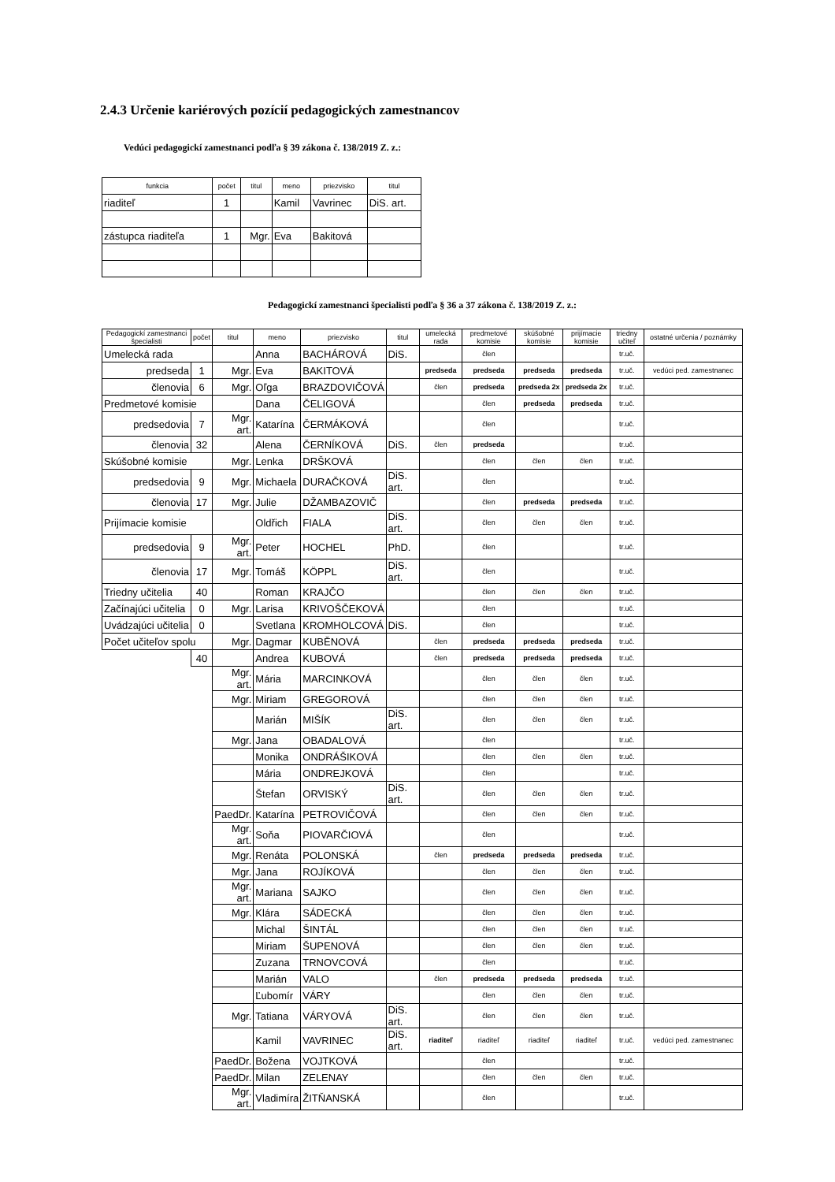2.4.3 Určenie kariérových pozícií pedagogických zamestnancov
Vedúci pedagogickí zamestnanci podľa § 39 zákona č. 138/2019 Z. z.:
| funkcia | počet | titul | meno | priezvisko | titul |
| --- | --- | --- | --- | --- | --- |
| riaditeľ | 1 | | Kamil | Vavrinec | DiS. art. |
| zástupca riaditeľa | 1 | Mgr. | Eva | Bakitová | |
Pedagogickí zamestnanci špecialisti podľa § 36 a 37 zákona č. 138/2019 Z. z.:
| Pedagogickí zamestnanci špecialisti | počet | titul | meno | priezvisko | titul | umelecká rada | predmetové komisie | skúšobné komisie | prijímacie komisie | triedny učiteľ | ostatné určenia / poznámky |
| --- | --- | --- | --- | --- | --- | --- | --- | --- | --- | --- | --- |
| Umelecká rada | | | Anna | BACHÁROVÁ | DiS. | | člen | | | tr.uč. | |
| predseda | 1 | Mgr. | Eva | BAKITOVÁ | | predseda | predseda | predseda | predseda | tr.uč. | vedúci ped. zamestnanec |
| členovia | 6 | Mgr. | Oľga | BRAZDOVIČOVÁ | | člen | predseda | predseda 2x | predseda 2x | tr.uč. | |
| Predmetové komisie | | | Dana | ČELIGOVÁ | | | člen | predseda | predseda | tr.uč. | |
| predsedovia | 7 | Mgr. art. | Katarína | ČERMÁKOVÁ | | | člen | | | tr.uč. | |
| členovia | 32 | | Alena | ČERNÍKOVÁ | DiS. | člen | predseda | | | tr.uč. | |
| Skúšobné komisie | | Mgr. | Lenka | DRŠKOVÁ | | | člen | člen | člen | tr.uč. | |
| predsedovia | 9 | Mgr. | Michaela | DURAČKOVÁ | DiS. art. | | člen | | | tr.uč. | |
| členovia | 17 | Mgr. | Julie | DŽAMBAZOVIČ | | | člen | predseda | predseda | tr.uč. | |
| Prijímacie komisie | | | Oldřich | FIALA | DiS. art. | | člen | člen | člen | tr.uč. | |
| predsedovia | 9 | Mgr. art. | Peter | HOCHEL | PhD. | | člen | | | tr.uč. | |
| členovia | 17 | Mgr. | Tomáš | KÖPPL | DiS. art. | | člen | | | tr.uč. | |
| Triedny učitelia | 40 | | Roman | KRAJČO | | | člen | člen | člen | tr.uč. | |
| Začínajúci učitelia | 0 | Mgr. | Larisa | KRIVOŠČEKOVÁ | | | člen | | | tr.uč. | |
| Uvádzajúci učitelia | 0 | | Svetlana | KROMHOLCOVÁ | DiS. | | člen | | | tr.uč. | |
| Počet učiteľov spolu | | Mgr. | Dagmar | KUBĚNOVÁ | | člen | predseda | predseda | predseda | tr.uč. | |
| | 40 | | Andrea | KUBOVÁ | | člen | predseda | predseda | predseda | tr.uč. | |
| | | Mgr. art. | Mária | MARCINKOVÁ | | | člen | člen | člen | tr.uč. | |
| | | Mgr. | Miriam | GREGOROVÁ | | | člen | člen | člen | tr.uč. | |
| | | | Marián | MIŠÍK | DiS. art. | | člen | člen | člen | tr.uč. | |
| | | Mgr. | Jana | OBADALOVÁ | | | člen | | | tr.uč. | |
| | | | Monika | ONDRÁŠIKOVÁ | | | člen | člen | člen | tr.uč. | |
| | | | Mária | ONDREJKOVÁ | | | člen | | | tr.uč. | |
| | | | Štefan | ORVISKÝ | DiS. art. | | člen | člen | člen | tr.uč. | |
| | | PaedDr. | Katarína | PETROVIČOVÁ | | | člen | člen | člen | tr.uč. | |
| | | Mgr. art. | Soňa | PIOVARČIOVÁ | | | člen | | | tr.uč. | |
| | | Mgr. | Renáta | POLONSKÁ | | člen | predseda | predseda | predseda | tr.uč. | |
| | | Mgr. | Jana | ROJÍKOVÁ | | | člen | člen | člen | tr.uč. | |
| | | Mgr. art. | Mariana | SAJKO | | | člen | člen | člen | tr.uč. | |
| | | Mgr. | Klára | SÁDECKÁ | | | člen | člen | člen | tr.uč. | |
| | | | Michal | ŠINTÁL | | | člen | člen | člen | tr.uč. | |
| | | | Miriam | ŠUPENOVÁ | | | člen | člen | člen | tr.uč. | |
| | | | Zuzana | TRNOVCOVÁ | | | člen | | | tr.uč. | |
| | | | Marián | VALO | | člen | predseda | predseda | predseda | tr.uč. | |
| | | | Ľubomír | VÁRY | | | člen | člen | člen | tr.uč. | |
| | | Mgr. | Tatiana | VÁRYOVÁ | DiS. art. | | člen | člen | člen | tr.uč. | |
| | | | Kamil | VAVRINEC | DiS. art. | riaditeľ | riaditeľ | riaditeľ | riaditeľ | tr.uč. | vedúci ped. zamestnanec |
| | | PaedDr. | Božena | VOJTKOVÁ | | | člen | | | tr.uč. | |
| | | PaedDr. | Milan | ZELENAY | | | člen | člen | člen | tr.uč. | |
| | | Mgr. art. | Vladimíra | ŽITŇANSKÁ | | | člen | | | tr.uč. | |